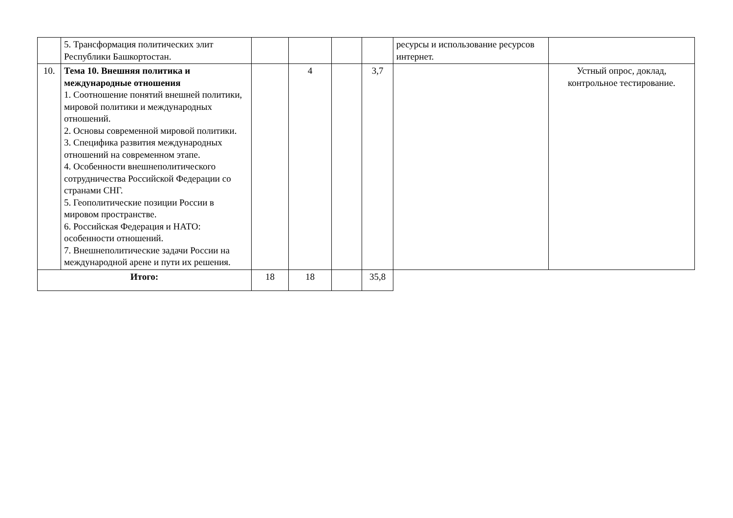| | 5. Трансформация политических элит Республики Башкортостан. | | | | | ресурсы и использование ресурсов интернет. | |
| 10. | Тема 10. Внешняя политика и международные отношения 1. Соотношение понятий внешней политики, мировой политики и международных отношений. 2. Основы современной мировой политики. 3. Специфика развития международных отношений на современном этапе. 4. Особенности внешнеполитического сотрудничества Российской Федерации со странами СНГ. 5. Геополитические позиции России в мировом пространстве. 6. Российская Федерация и НАТО: особенности отношений. 7. Внешнеполитические задачи России на международной арене и пути их решения. | | 4 | | 3,7 | | Устный опрос, доклад, контрольное тестирование. |
| Итого: | | 18 | 18 | | 35,8 | | |